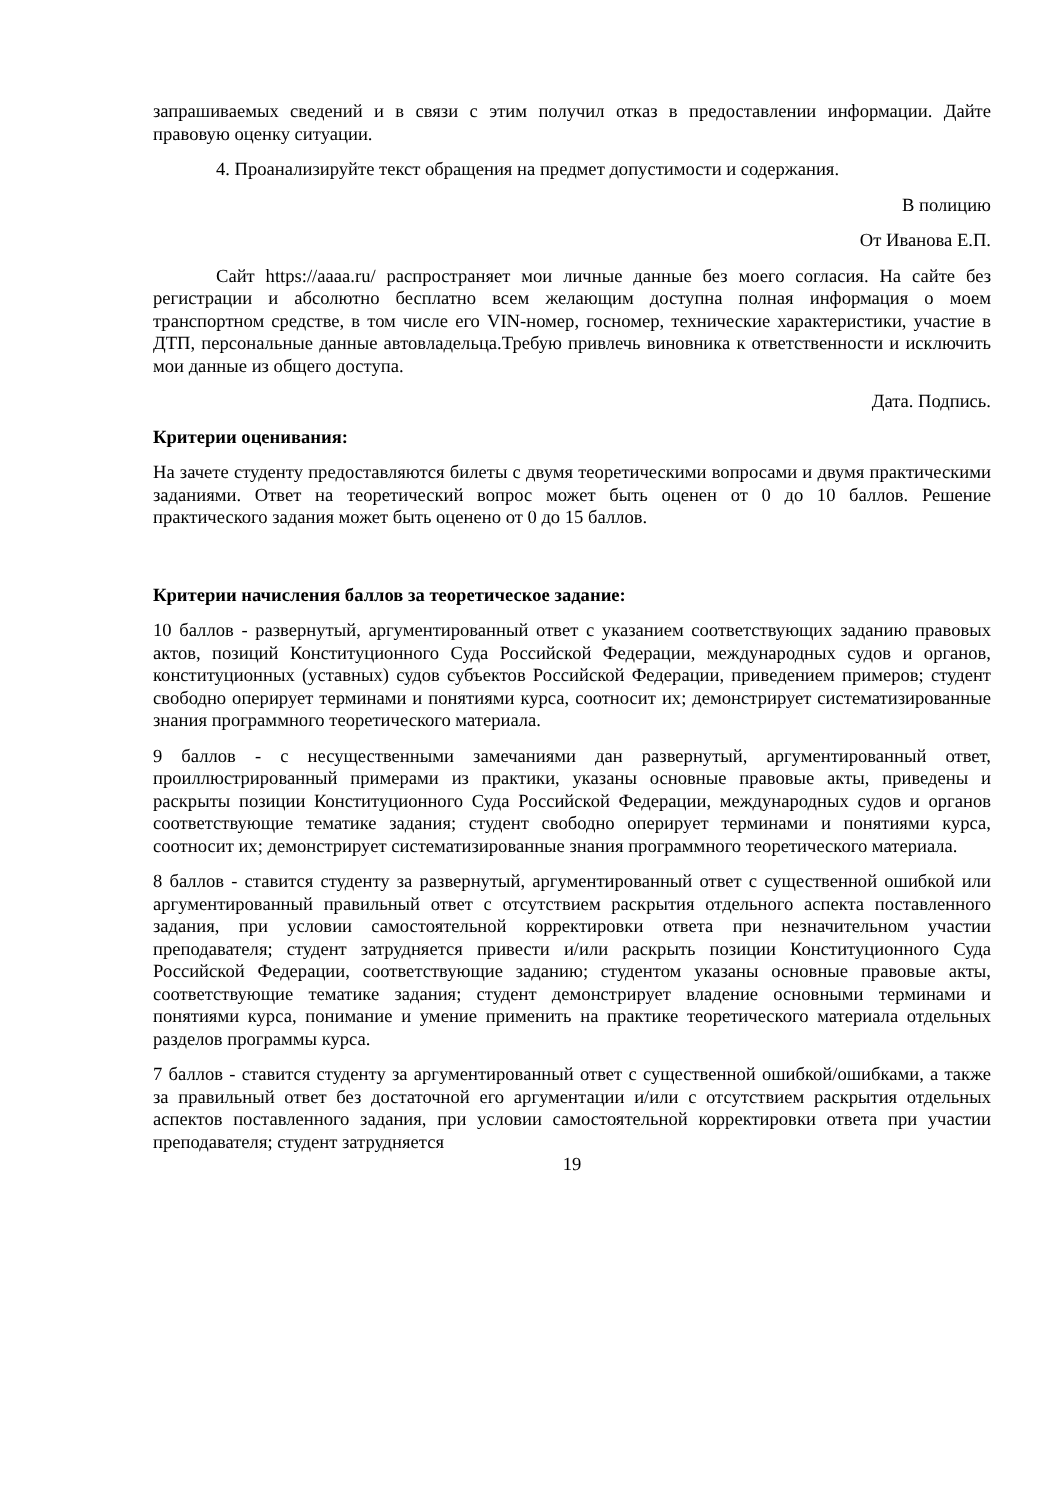запрашиваемых сведений и в связи с этим получил отказ в предоставлении информации. Дайте правовую оценку ситуации.
4. Проанализируйте текст обращения на предмет допустимости и содержания.
В полицию
От Иванова Е.П.
Сайт https://aaaa.ru/ распространяет мои личные данные без моего согласия. На сайте без регистрации и абсолютно бесплатно всем желающим доступна полная информация о моем транспортном средстве, в том числе его VIN-номер, госномер, технические характеристики, участие в ДТП, персональные данные автовладельца.Требую привлечь виновника к ответственности и исключить мои данные из общего доступа.
Дата. Подпись.
Критерии оценивания:
На зачете студенту предоставляются билеты с двумя теоретическими вопросами и двумя практическими заданиями. Ответ на теоретический вопрос может быть оценен от 0 до 10 баллов. Решение практического задания может быть оценено от 0 до 15 баллов.
Критерии начисления баллов за теоретическое задание:
10 баллов - развернутый, аргументированный ответ с указанием соответствующих заданию правовых актов, позиций Конституционного Суда Российской Федерации, международных судов и органов, конституционных (уставных) судов субъектов Российской Федерации, приведением примеров; студент свободно оперирует терминами и понятиями курса, соотносит их; демонстрирует систематизированные знания программного теоретического материала.
9 баллов - с несущественными замечаниями дан развернутый, аргументированный ответ, проиллюстрированный примерами из практики, указаны основные правовые акты, приведены и раскрыты позиции Конституционного Суда Российской Федерации, международных судов и органов соответствующие тематике задания; студент свободно оперирует терминами и понятиями курса, соотносит их; демонстрирует систематизированные знания программного теоретического материала.
8 баллов - ставится студенту за развернутый, аргументированный ответ с существенной ошибкой или аргументированный правильный ответ с отсутствием раскрытия отдельного аспекта поставленного задания, при условии самостоятельной корректировки ответа при незначительном участии преподавателя; студент затрудняется привести и/или раскрыть позиции Конституционного Суда Российской Федерации, соответствующие заданию; студентом указаны основные правовые акты, соответствующие тематике задания; студент демонстрирует владение основными терминами и понятиями курса, понимание и умение применить на практике теоретического материала отдельных разделов программы курса.
7 баллов - ставится студенту за аргументированный ответ с существенной ошибкой/ошибками, а также за правильный ответ без достаточной его аргументации и/или с отсутствием раскрытия отдельных аспектов поставленного задания, при условии самостоятельной корректировки ответа при участии преподавателя; студент затрудняется
19